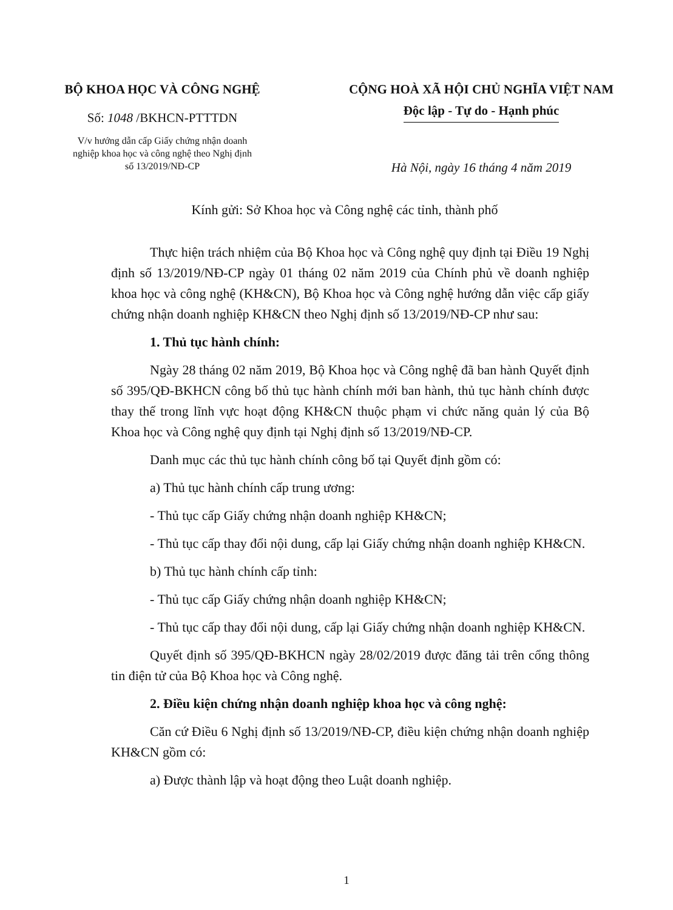BỘ KHOA HỌC VÀ CÔNG NGHỆ
Số: 1048 /BKHCN-PTTTDN
V/v hướng dẫn cấp Giấy chứng nhận doanh
nghiệp khoa học và công nghệ theo Nghị định
số 13/2019/NĐ-CP
CỘNG HOÀ XÃ HỘI CHỦ NGHĨA VIỆT NAM
Độc lập - Tự do - Hạnh phúc
Hà Nội, ngày 16 tháng 4 năm 2019
Kính gửi: Sở Khoa học và Công nghệ các tỉnh, thành phố
Thực hiện trách nhiệm của Bộ Khoa học và Công nghệ quy định tại Điều 19 Nghị định số 13/2019/NĐ-CP ngày 01 tháng 02 năm 2019 của Chính phủ về doanh nghiệp khoa học và công nghệ (KH&CN), Bộ Khoa học và Công nghệ hướng dẫn việc cấp giấy chứng nhận doanh nghiệp KH&CN theo Nghị định số 13/2019/NĐ-CP như sau:
1. Thủ tục hành chính:
Ngày 28 tháng 02 năm 2019, Bộ Khoa học và Công nghệ đã ban hành Quyết định số 395/QĐ-BKHCN công bố thủ tục hành chính mới ban hành, thủ tục hành chính được thay thế trong lĩnh vực hoạt động KH&CN thuộc phạm vi chức năng quản lý của Bộ Khoa học và Công nghệ quy định tại Nghị định số 13/2019/NĐ-CP.
Danh mục các thủ tục hành chính công bố tại Quyết định gồm có:
a) Thủ tục hành chính cấp trung ương:
- Thủ tục cấp Giấy chứng nhận doanh nghiệp KH&CN;
- Thủ tục cấp thay đổi nội dung, cấp lại Giấy chứng nhận doanh nghiệp KH&CN.
b) Thủ tục hành chính cấp tỉnh:
- Thủ tục cấp Giấy chứng nhận doanh nghiệp KH&CN;
- Thủ tục cấp thay đổi nội dung, cấp lại Giấy chứng nhận doanh nghiệp KH&CN.
Quyết định số 395/QĐ-BKHCN ngày 28/02/2019 được đăng tải trên cổng thông tin điện tử của Bộ Khoa học và Công nghệ.
2. Điều kiện chứng nhận doanh nghiệp khoa học và công nghệ:
Căn cứ Điều 6 Nghị định số 13/2019/NĐ-CP, điều kiện chứng nhận doanh nghiệp KH&CN gồm có:
a) Được thành lập và hoạt động theo Luật doanh nghiệp.
1